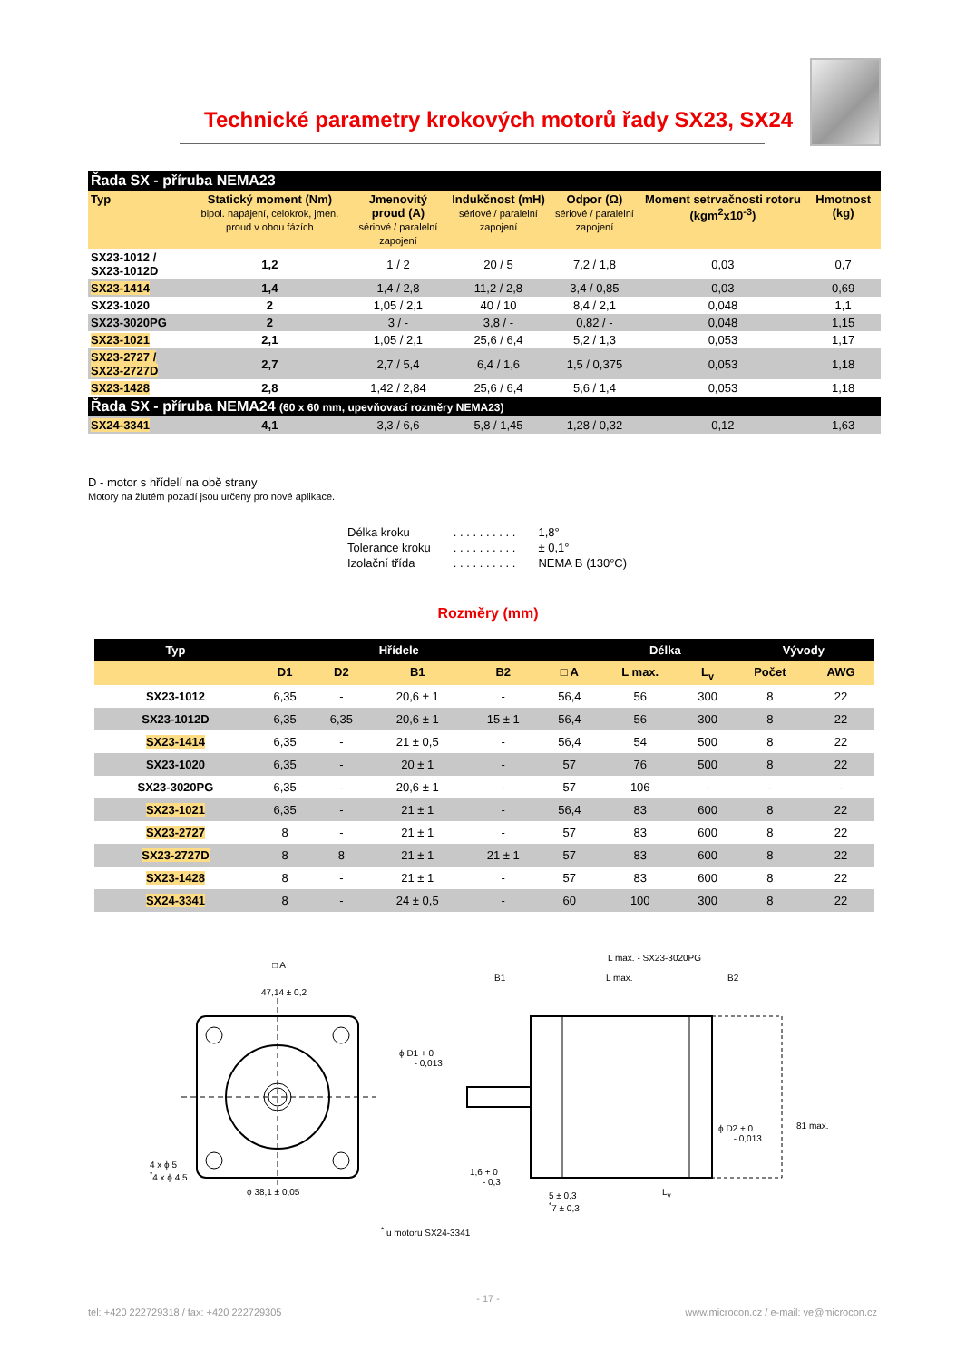Technické parametry krokových motorů řady SX23, SX24
| Řada SX - příruba NEMA23 | | | | | | |
| --- | --- | --- | --- | --- | --- | --- |
| Typ | Statický moment (Nm) bipol. napájení, celokrok, jmen. proud v obou fázích | Jmenovitý proud (A) sériové / paralelní zapojení | Indukčnost (mH) sériové / paralelní zapojení | Odpor (Ω) sériové / paralelní zapojení | Moment setrvačnosti rotoru (kgm<sup>2</sup>x10<sup>-3</sup>) | Hmotnost (kg) |
| SX23-1012 / SX23-1012D | 1,2 | 1 / 2 | 20 / 5 | 7,2 / 1,8 | 0,03 | 0,7 |
| SX23-1414 | 1,4 | 1,4 / 2,8 | 11,2 / 2,8 | 3,4 / 0,85 | 0,03 | 0,69 |
| SX23-1020 | 2 | 1,05 / 2,1 | 40 / 10 | 8,4 / 2,1 | 0,048 | 1,1 |
| SX23-3020PG | 2 | 3 / - | 3,8 / - | 0,82 / - | 0,048 | 1,15 |
| SX23-1021 | 2,1 | 1,05 / 2,1 | 25,6 / 6,4 | 5,2 / 1,3 | 0,053 | 1,17 |
| SX23-2727 / SX23-2727D | 2,7 | 2,7 / 5,4 | 6,4 / 1,6 | 1,5 / 0,375 | 0,053 | 1,18 |
| SX23-1428 | 2,8 | 1,42 / 2,84 | 25,6 / 6,4 | 5,6 / 1,4 | 0,053 | 1,18 |
| Řada SX - příruba NEMA24 (60 x 60 mm, upevňovací rozměry NEMA23) | | | | | | |
| SX24-3341 | 4,1 | 3,3 / 6,6 | 5,8 / 1,45 | 1,28 / 0,32 | 0,12 | 1,63 |
D - motor s hřídelí na obě strany
Motory na žlutém pozadí jsou určeny pro nové aplikace.
| Délka kroku | . . . . . . . . . . | 1,8° |
| Tolerance kroku | . . . . . . . . . . | ± 0,1° |
| Izolační třída | . . . . . . . . . . | NEMA B (130°C) |
Rozměry (mm)
| Typ | Hřídele | | | | | Délka | | Vývody | |
| --- | --- | --- | --- | --- | --- | --- | --- | --- | --- |
| | D1 | D2 | B1 | B2 | □ A | L max. | L<sub>v</sub> | Počet | AWG |
| SX23-1012 | 6,35 | - | 20,6 ± 1 | - | 56,4 | 56 | 300 | 8 | 22 |
| SX23-1012D | 6,35 | 6,35 | 20,6 ± 1 | 15 ± 1 | 56,4 | 56 | 300 | 8 | 22 |
| SX23-1414 | 6,35 | - | 21 ± 0,5 | - | 56,4 | 54 | 500 | 8 | 22 |
| SX23-1020 | 6,35 | - | 20 ± 1 | - | 57 | 76 | 500 | 8 | 22 |
| SX23-3020PG | 6,35 | - | 20,6 ± 1 | - | 57 | 106 | - | - | - |
| SX23-1021 | 6,35 | - | 21 ± 1 | - | 56,4 | 83 | 600 | 8 | 22 |
| SX23-2727 | 8 | - | 21 ± 1 | - | 57 | 83 | 600 | 8 | 22 |
| SX23-2727D | 8 | 8 | 21 ± 1 | 21 ± 1 | 57 | 83 | 600 | 8 | 22 |
| SX23-1428 | 8 | - | 21 ± 1 | - | 57 | 83 | 600 | 8 | 22 |
| SX24-3341 | 8 | - | 24 ± 0,5 | - | 60 | 100 | 300 | 8 | 22 |
□ A
47,14 ± 0,2
4 x ϕ 5
<sup>*</sup> 4 x ϕ 4,5
ϕ 38,1 ± 0,05
L max. - SX23-3020PG
B1 L max. B2
ϕ D1 + 0
- 0,013
ϕ D2 + 0
- 0,013
81 max.
1,6 + 0
- 0,3
5 ± 0,3
<sup>*</sup> 7 ± 0,3
L<sub>v</sub>
<sup>*</sup> u motoru SX24-3341
- 17 -
tel: +420 222729318 / fax: +420 222729305 www.microcon.cz / e-mail: ve@microcon.cz